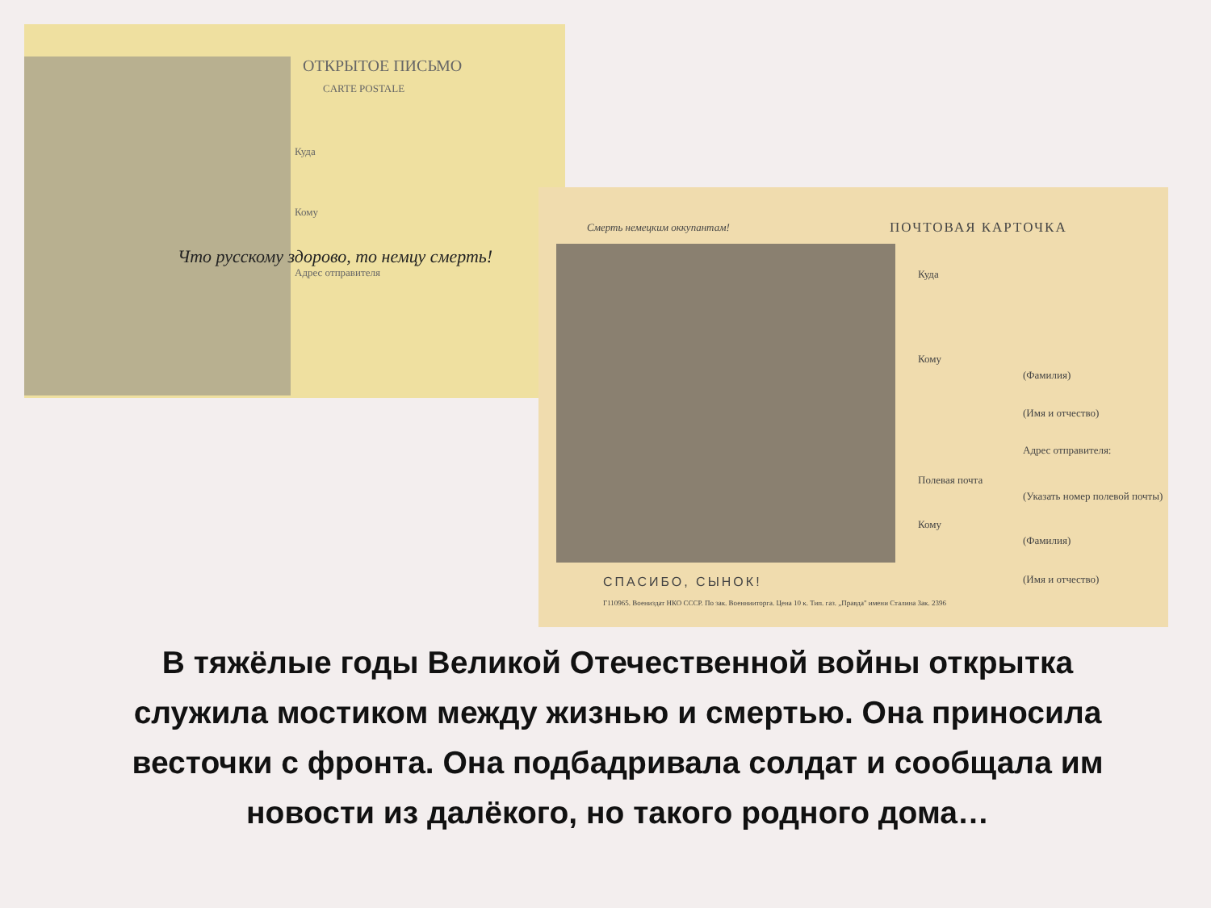ОТКРЫТОЕ ПИСЬМО
CARTE POSTALE
Куда
Кому
Адрес отправителя
Что русскому здорово, то немцу смерть!
Смерть немецким оккупантам! ПОЧТОВАЯ КАРТОЧКА
Куда
Кому
(Фамилия)
(Имя и отчество)
Адрес отправителя:
Полевая почта
(Указать номер полевой почты)
Кому
(Фамилия)
(Имя и отчество)
СПАСИБО, СЫНОК!
Г110965. Воениздат НКО СССР. По зак. Военнииторга. Цена 10 к. Тип. газ. „Правда" имени Сталина Зак. 2396
В тяжёлые годы Великой Отечественной войны открытка служила мостиком между жизнью и смертью. Она приносила весточки с фронта. Она подбадривала солдат и сообщала им новости из далёкого, но такого родного дома…